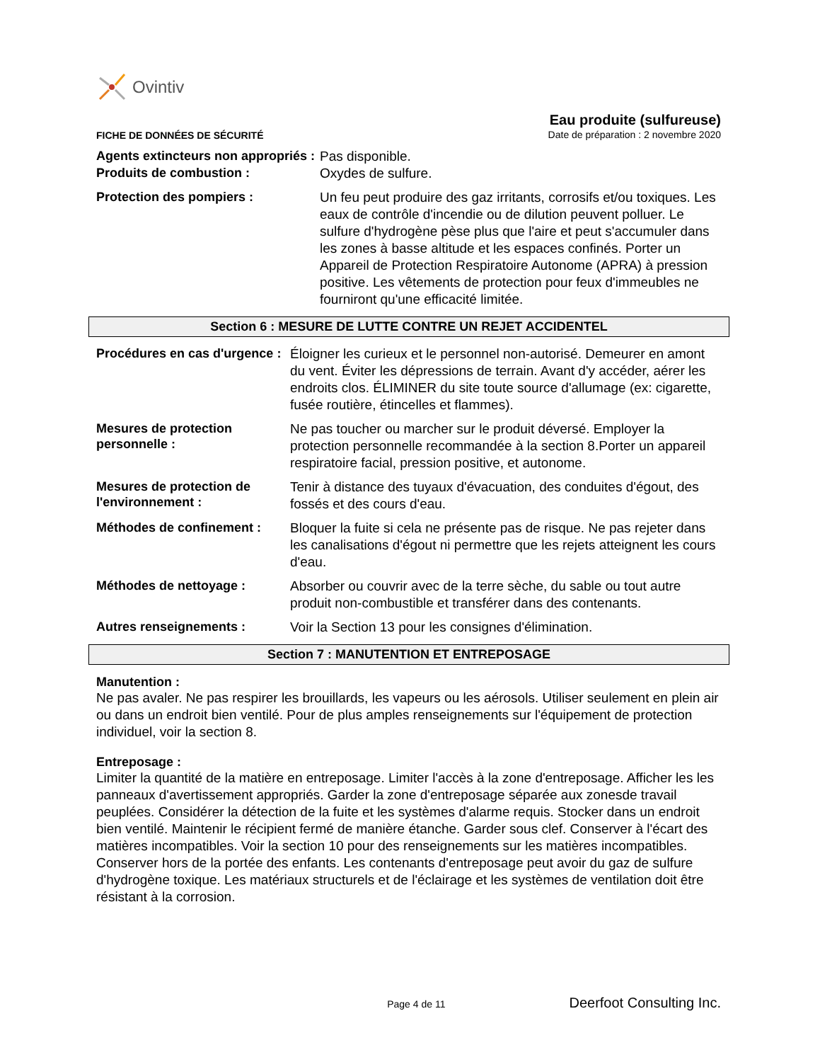Ovintiv
FICHE DE DONNÉES DE SÉCURITÉ
Eau produite (sulfureuse)
Date de préparation : 2 novembre 2020
Agents extincteurs non appropriés :
Pas disponible.
Produits de combustion :
Oxydes de sulfure.
Protection des pompiers :
Un feu peut produire des gaz irritants, corrosifs et/ou toxiques. Les eaux de contrôle d'incendie ou de dilution peuvent polluer. Le sulfure d'hydrogène pèse plus que l'aire et peut s'accumuler dans les zones à basse altitude et les espaces confinés. Porter un Appareil de Protection Respiratoire Autonome (APRA) à pression positive. Les vêtements de protection pour feux d'immeubles ne fourniront qu'une efficacité limitée.
Section 6 : MESURE DE LUTTE CONTRE UN REJET ACCIDENTEL
Procédures en cas d'urgence :
Éloigner les curieux et le personnel non-autorisé. Demeurer en amont du vent. Éviter les dépressions de terrain. Avant d'y accéder, aérer les endroits clos. ÉLIMINER du site toute source d'allumage (ex: cigarette, fusée routière, étincelles et flammes).
Mesures de protection personnelle :
Ne pas toucher ou marcher sur le produit déversé. Employer la protection personnelle recommandée à la section 8.Porter un appareil respiratoire facial, pression positive, et autonome.
Mesures de protection de l'environnement :
Tenir à distance des tuyaux d'évacuation, des conduites d'égout, des fossés et des cours d'eau.
Méthodes de confinement :
Bloquer la fuite si cela ne présente pas de risque. Ne pas rejeter dans les canalisations d'égout ni permettre que les rejets atteignent les cours d'eau.
Méthodes de nettoyage :
Absorber ou couvrir avec de la terre sèche, du sable ou tout autre produit non-combustible et transférer dans des contenants.
Autres renseignements :
Voir la Section 13 pour les consignes d'élimination.
Section 7 : MANUTENTION ET ENTREPOSAGE
Manutention :
Ne pas avaler. Ne pas respirer les brouillards, les vapeurs ou les aérosols. Utiliser seulement en plein air ou dans un endroit bien ventilé. Pour de plus amples renseignements sur l'équipement de protection individuel, voir la section 8.
Entreposage :
Limiter la quantité de la matière en entreposage. Limiter l'accès à la zone d'entreposage. Afficher les les panneaux d'avertissement appropriés. Garder la zone d'entreposage séparée aux zonesde travail peuplées. Considérer la détection de la fuite et les systèmes d'alarme requis. Stocker dans un endroit bien ventilé. Maintenir le récipient fermé de manière étanche. Garder sous clef. Conserver à l'écart des matières incompatibles. Voir la section 10 pour des renseignements sur les matières incompatibles. Conserver hors de la portée des enfants. Les contenants d'entreposage peut avoir du gaz de sulfure d'hydrogène toxique. Les matériaux structurels et de l'éclairage et les systèmes de ventilation doit être résistant à la corrosion.
Page 4 de 11 Deerfoot Consulting Inc.